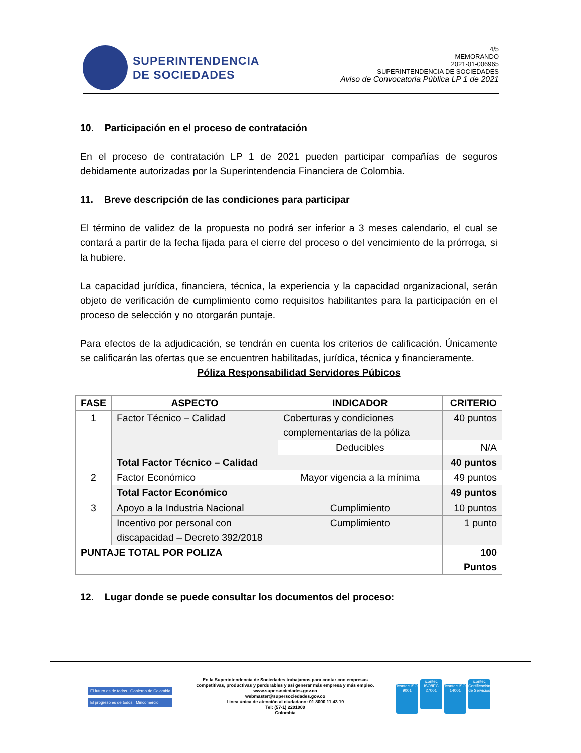SUPERINTENDENCIA
DE SOCIEDADES
4/5
MEMORANDO
2021-01-006965
SUPERINTENDENCIA DE SOCIEDADES
Aviso de Convocatoria Pública LP 1 de 2021
10. Participación en el proceso de contratación
En el proceso de contratación LP 1 de 2021 pueden participar compañías de seguros debidamente autorizadas por la Superintendencia Financiera de Colombia.
11. Breve descripción de las condiciones para participar
El término de validez de la propuesta no podrá ser inferior a 3 meses calendario, el cual se contará a partir de la fecha fijada para el cierre del proceso o del vencimiento de la prórroga, si la hubiere.
La capacidad jurídica, financiera, técnica, la experiencia y la capacidad organizacional, serán objeto de verificación de cumplimiento como requisitos habilitantes para la participación en el proceso de selección y no otorgarán puntaje.
Para efectos de la adjudicación, se tendrán en cuenta los criterios de calificación. Únicamente se calificarán las ofertas que se encuentren habilitadas, jurídica, técnica y financieramente.
Póliza Responsabilidad Servidores Púbicos
| FASE | ASPECTO | INDICADOR | CRITERIO |
| --- | --- | --- | --- |
| 1 | Factor Técnico – Calidad | Coberturas y condiciones complementarias de la póliza | 40 puntos |
| | | Deducibles | N/A |
| | Total Factor Técnico – Calidad | | 40 puntos |
| 2 | Factor Económico | Mayor vigencia a la mínima | 49 puntos |
| | Total Factor Económico | | 49 puntos |
| 3 | Apoyo a la Industria Nacional | Cumplimiento | 10 puntos |
| | Incentivo por personal con discapacidad – Decreto 392/2018 | Cumplimiento | 1 punto |
| PUNTAJE TOTAL POR POLIZA | | | 100 Puntos |
12. Lugar donde se puede consultar los documentos del proceso:
El futuro es de todos Gobierno de Colombia
El progreso es de todos Mincomercio
En la Superintendencia de Sociedades trabajamos para contar con empresas
competitivas, productivas y perdurables y así generar más empresa y más empleo.
www.supersociedades.gov.co
webmaster@supersociedades.gov.co
Linea única de atención al ciudadano: 01 8000 11 43 19
Tel: (57-1) 2201000
Colombia
icontec ISO 9001 icontec ISO/IEC 27001 icontec ISO 14001 icontec Certificación de Servicios